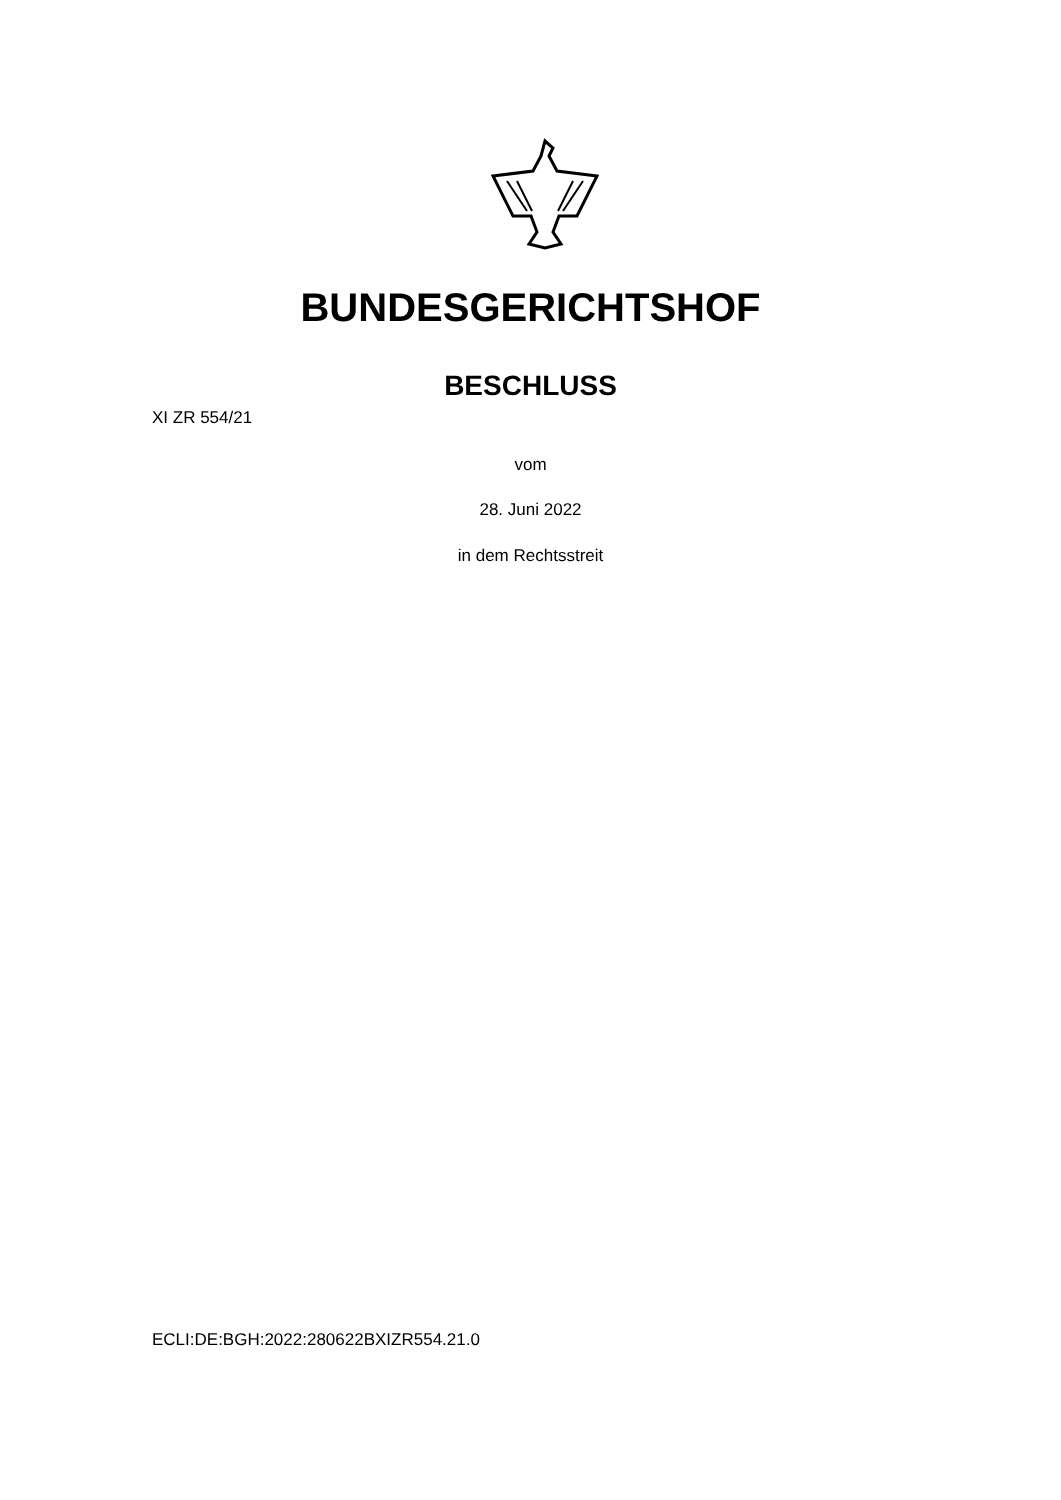BUNDESGERICHTSHOF
BESCHLUSS
XI ZR 554/21
vom
28. Juni 2022
in dem Rechtsstreit
ECLI:DE:BGH:2022:280622BXIZR554.21.0